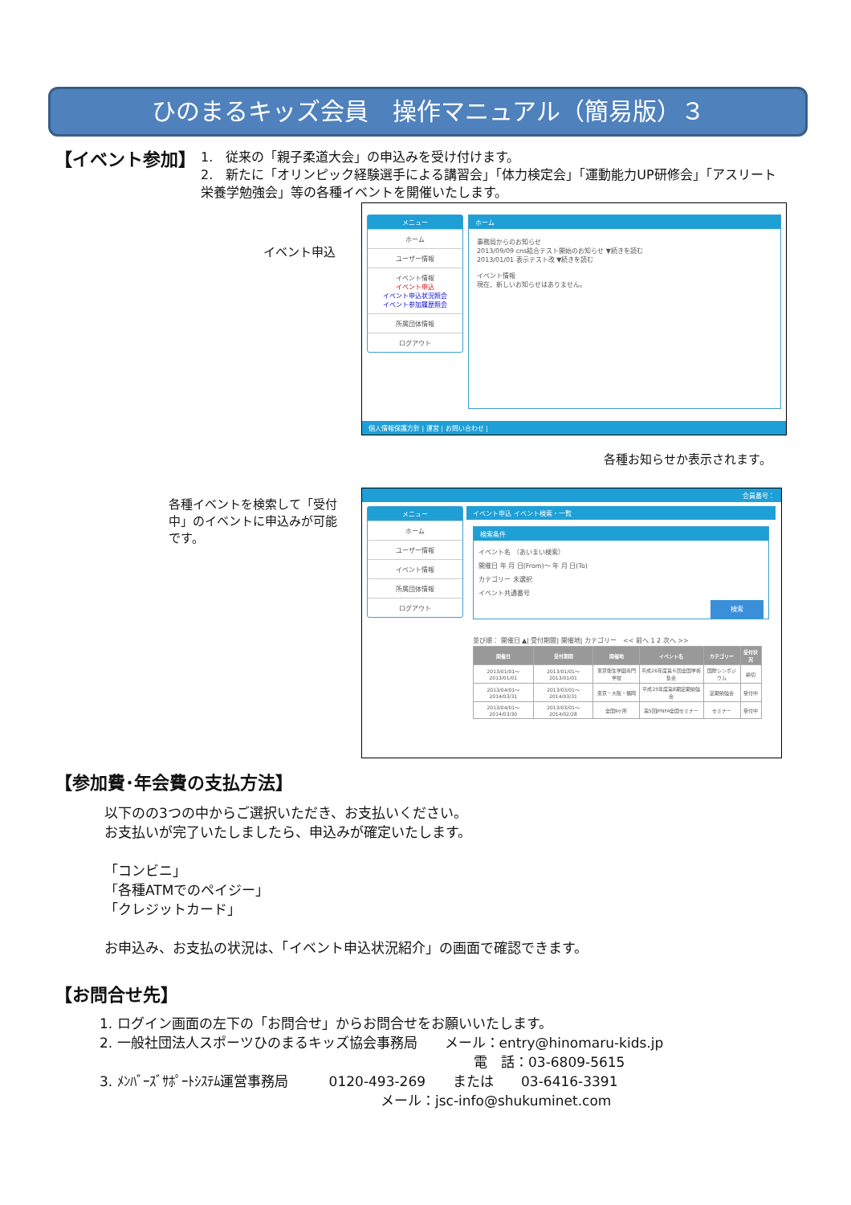ひのまるキッズ会員　操作マニュアル（簡易版）３
【イベント参加】
1.　従来の「親子柔道大会」の申込みを受け付けます。
2.　新たに「オリンピック経験選手による講習会」「体力検定会」「運動能力UP研修会」「アスリート栄養学勉強会」等の各種イベントを開催いたします。
メニュー
ホーム
ユーザー情報
イベント情報
イベント申込
イベント申込状況照会
イベント参加履歴照会
所属団体情報
ログアウト
ホーム
事務局からのお知らせ
2013/09/09 cns結合テスト開始のお知らせ ▼続きを読む
2013/01/01 表示テスト改 ▼続きを読む
イベント情報
現在、新しいお知らせはありません。
個人情報保護方針 | 運営 | お問い合わせ |
イベント申込
各種お知らせか表示されます。
各種イベントを検索して「受付中」のイベントに申込みが可能です。
会員番号：
メニュー
ホーム
ユーザー情報
イベント情報
所属団体情報
ログアウト
イベント申込 イベント検索・一覧
検索条件
イベント名 （あいまい検索）
開催日 年 月 日(From)〜 年 月 日(To)
カテゴリー 未選択
イベント共通番号
検索
並び順： 開催日 ▲| 受付期間| 開催地| カテゴリー　<< 前へ 1 2 次へ >>
| 開催日 | 受付期間 | 開催地 | イベント名 | カテゴリー | 受付状況 |
| --- | --- | --- | --- | --- | --- |
| 2013/01/01〜2013/01/01 | 2013/01/01〜2013/01/01 | 東京衛生学園専門学校 | 平成26年度第６回全国学術集会 | 国際シンポジウム | 締切 |
| 2013/04/01〜2014/03/31 | 2013/03/01〜2014/03/31 | 東京・大阪・福岡 | 平成25年度第8期定期勉強会 | 定期勉強会 | 受付中 |
| 2013/04/01〜2014/03/30 | 2013/03/01〜2014/02/28 | 全国9ヶ所 | 第5回JPNFA全国セミナー | セミナー | 受付中 |
【参加費･年会費の支払方法】
以下のの3つの中からご選択いただき、お支払いください。
お支払いが完了いたしましたら、申込みが確定いたします。
「コンビニ」
「各種ATMでのペイジー」
「クレジットカード」
お申込み、お支払の状況は、「イベント申込状況紹介」の画面で確認できます。
【お問合せ先】
1. ログイン画面の左下の「お問合せ」からお問合せをお願いいたします。
2. 一般社団法人スポーツひのまるキッズ協会事務局　　メール：entry@hinomaru-kids.jp
電　話：03-6809-5615
3. ﾒﾝﾊﾞｰｽﾞｻﾎﾟｰﾄｼｽﾃﾑ運営事務局　　　0120-493-269　　または　　03-6416-3391
メール：jsc-info@shukuminet.com